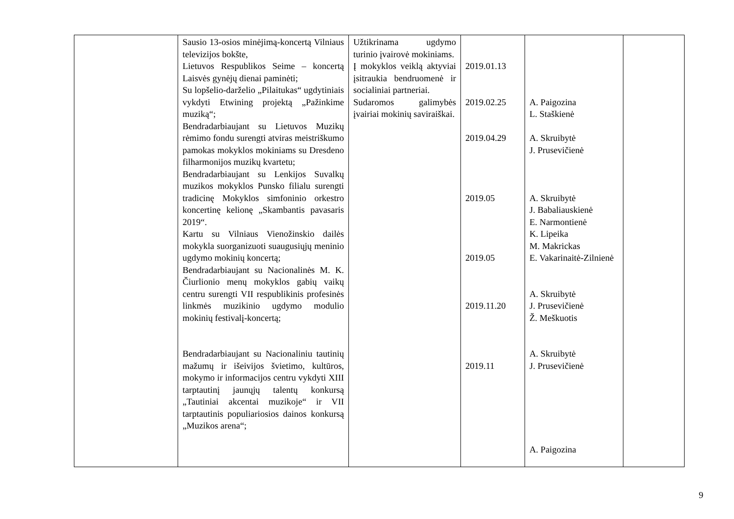| | Sausio 13-osios minėjimą-koncertą Vilniaus televizijos bokšte, Lietuvos Respublikos Seime – koncertą Laisvės gynėjų dienai paminėti; Su lopšelio-darželio „Pilaitukas“ ugdytiniais vykdyti Etwining projektą „Pažinkime muziką“; Bendradarbiaujant su Lietuvos Muzikų rėmimo fondu surengti atviras meistriškumo pamokas mokyklos mokiniams su Dresdeno filharmonijos muzikų kvartetu; Bendradarbiaujant su Lenkijos Suvalkų muzikos mokyklos Punsko filialu surengti tradicinę Mokyklos simfoninio orkestro koncertinę kelionę „Skambantis pavasaris 2019“. Kartu su Vilniaus Vienožinskio dailės mokykla suorganizuoti suaugusiųjų meninio ugdymo mokinių koncertą; Bendradarbiaujant su Nacionalinės M. K. Čiurlionio menų mokyklos gabių vaikų centru surengti VII respublikinis profesinės linkmės muzikinio ugdymo modulio mokinių festivalį-koncertą; Bendradarbiaujant su Nacionaliniu tautinių mažumų ir išeivijos švietimo, kultūros, mokymo ir informacijos centru vykdyti XIII tarptautinį jaunųjų talentų konkursą „Tautiniai akcentai muzikoje“ ir VII tarptautinis populiariosios dainos konkursą „Muzikos arena“; | Užtikrinama ugdymo turinio įvairovė mokiniams. Į mokyklos veiklą aktyviai įsitraukia bendruomenė ir socialiniai partneriai. Sudaromos galimybės įvairiai mokinių saviraiškai. | 2019.01.13 2019.02.25 2019.04.29 2019.05 2019.05 2019.11.20 2019.11 | A. Paigozina L. Staškienė A. Skruibytė J. Prusevičienė A. Skruibytė J. Babaliauskienė E. Narmontienė K. Lipeika M. Makrickas E. Vakarinaitė-Zilnienė A. Skruibytė J. Prusevičienė Ž. Meškuotis A. Skruibytė J. Prusevičienė A. Paigozina | |
9